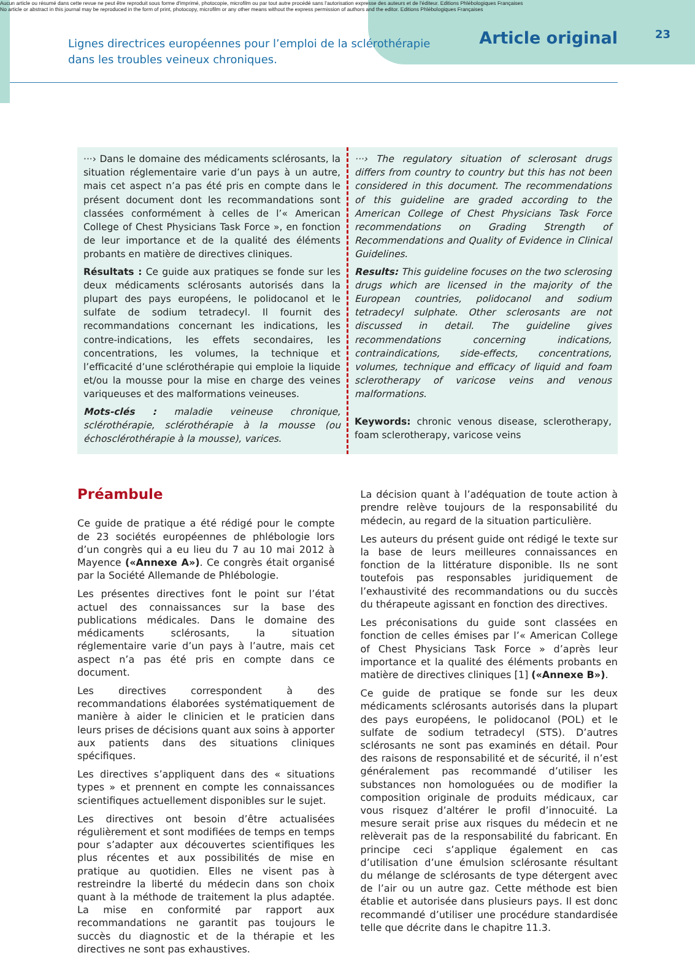Aucun article ou résumé dans cette revue ne peut être reproduit sous forme d'imprimé, photocopie, microfilm ou par tout autre procédé sans l'autorisation expresse des auteurs et de l'éditeur. Editions Phlébologiques Françaises
No article or abstract in this journal may be reproduced in the form of print, photocopy, microfilm or any other means without the express permission of authors and the editor. Editions Phlébologiques Françaises
23
Lignes directrices européennes pour l’emploi de la sclérothérapie
dans les troubles veineux chroniques.
Article original
···› Dans le domaine des médicaments sclérosants, la situation réglementaire varie d’un pays à un autre, mais cet aspect n’a pas été pris en compte dans le présent document dont les recommandations sont classées conformément à celles de l’« American College of Chest Physicians Task Force », en fonction de leur importance et de la qualité des éléments probants en matière de directives cliniques.
Résultats : Ce guide aux pratiques se fonde sur les deux médicaments sclérosants autorisés dans la plupart des pays européens, le polidocanol et le sulfate de sodium tetradecyl. Il fournit des recommandations concernant les indications, les contre-indications, les effets secondaires, les concentrations, les volumes, la technique et l’efficacité d’une sclérothérapie qui emploie la liquide et/ou la mousse pour la mise en charge des veines variqueuses et des malformations veineuses.
Mots-clés : maladie veineuse chronique, sclérothérapie, sclérothérapie à la mousse (ou échosclérothérapie à la mousse), varices.
···› The regulatory situation of sclerosant drugs differs from country to country but this has not been considered in this document. The recommendations of this guideline are graded according to the American College of Chest Physicians Task Force recommendations on Grading Strength of Recommendations and Quality of Evidence in Clinical Guidelines.
Results: This guideline focuses on the two sclerosing drugs which are licensed in the majority of the European countries, polidocanol and sodium tetradecyl sulphate. Other sclerosants are not discussed in detail. The guideline gives recommendations concerning indications, contraindications, side-effects, concentrations, volumes, technique and efficacy of liquid and foam sclerotherapy of varicose veins and venous malformations.
Keywords: chronic venous disease, sclerotherapy, foam sclerotherapy, varicose veins
Préambule
Ce guide de pratique a été rédigé pour le compte de 23 sociétés européennes de phlébologie lors d’un congrès qui a eu lieu du 7 au 10 mai 2012 à Mayence («Annexe A»). Ce congrès était organisé par la Société Allemande de Phlébologie.
Les présentes directives font le point sur l’état actuel des connaissances sur la base des publications médicales. Dans le domaine des médicaments sclérosants, la situation réglementaire varie d’un pays à l’autre, mais cet aspect n’a pas été pris en compte dans ce document.
Les directives correspondent à des recommandations élaborées systématiquement de manière à aider le clinicien et le praticien dans leurs prises de décisions quant aux soins à apporter aux patients dans des situations cliniques spécifiques.
Les directives s’appliquent dans des « situations types » et prennent en compte les connaissances scientifiques actuellement disponibles sur le sujet.
Les directives ont besoin d’être actualisées régulièrement et sont modifiées de temps en temps pour s’adapter aux découvertes scientifiques les plus récentes et aux possibilités de mise en pratique au quotidien. Elles ne visent pas à restreindre la liberté du médecin dans son choix quant à la méthode de traitement la plus adaptée. La mise en conformité par rapport aux recommandations ne garantit pas toujours le succès du diagnostic et de la thérapie et les directives ne sont pas exhaustives.
La décision quant à l’adéquation de toute action à prendre relève toujours de la responsabilité du médecin, au regard de la situation particulière.
Les auteurs du présent guide ont rédigé le texte sur la base de leurs meilleures connaissances en fonction de la littérature disponible. Ils ne sont toutefois pas responsables juridiquement de l’exhaustivité des recommandations ou du succès du thérapeute agissant en fonction des directives.
Les préconisations du guide sont classées en fonction de celles émises par l’« American College of Chest Physicians Task Force » d’après leur importance et la qualité des éléments probants en matière de directives cliniques [1] («Annexe B»).
Ce guide de pratique se fonde sur les deux médicaments sclérosants autorisés dans la plupart des pays européens, le polidocanol (POL) et le sulfate de sodium tetradecyl (STS). D’autres sclérosants ne sont pas examinés en détail. Pour des raisons de responsabilité et de sécurité, il n’est généralement pas recommandé d’utiliser les substances non homologuées ou de modifier la composition originale de produits médicaux, car vous risquez d’altérer le profil d’innocuité. La mesure serait prise aux risques du médecin et ne relèverait pas de la responsabilité du fabricant. En principe ceci s’applique également en cas d’utilisation d’une émulsion sclérosante résultant du mélange de sclérosants de type détergent avec de l’air ou un autre gaz. Cette méthode est bien établie et autorisée dans plusieurs pays. Il est donc recommandé d’utiliser une procédure standardisée telle que décrite dans le chapitre 11.3.